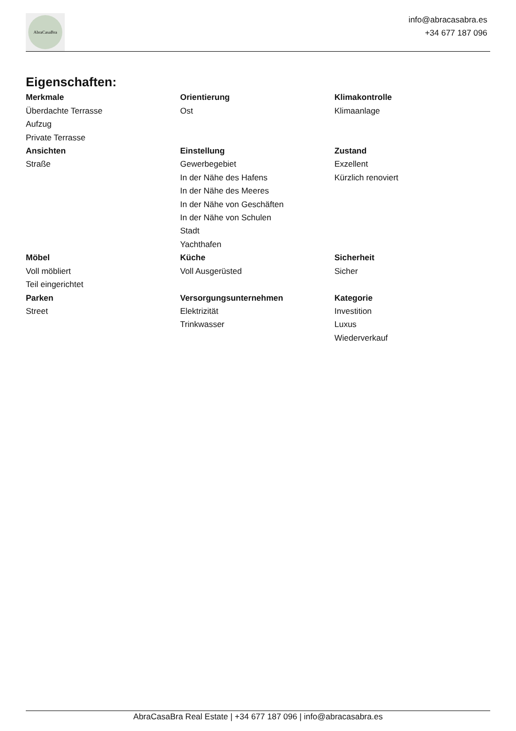AbraCasaBra
info@abracasabra.es
+34 677 187 096
Eigenschaften:
Merkmale
Überdachte Terrasse
Aufzug
Private Terrasse
Orientierung
Ost
Klimakontrolle
Klimaanlage
Ansichten
Straße
Einstellung
Gewerbegebiet
In der Nähe des Hafens
In der Nähe des Meeres
In der Nähe von Geschäften
In der Nähe von Schulen
Stadt
Yachthafen
Zustand
Exzellent
Kürzlich renoviert
Möbel
Voll möbliert
Teil eingerichtet
Küche
Voll Ausgerüsted
Sicherheit
Sicher
Parken
Street
Versorgungsunternehmen
Elektrizität
Trinkwasser
Kategorie
Investition
Luxus
Wiederverkauf
AbraCasaBra Real Estate | +34 677 187 096 | info@abracasabra.es